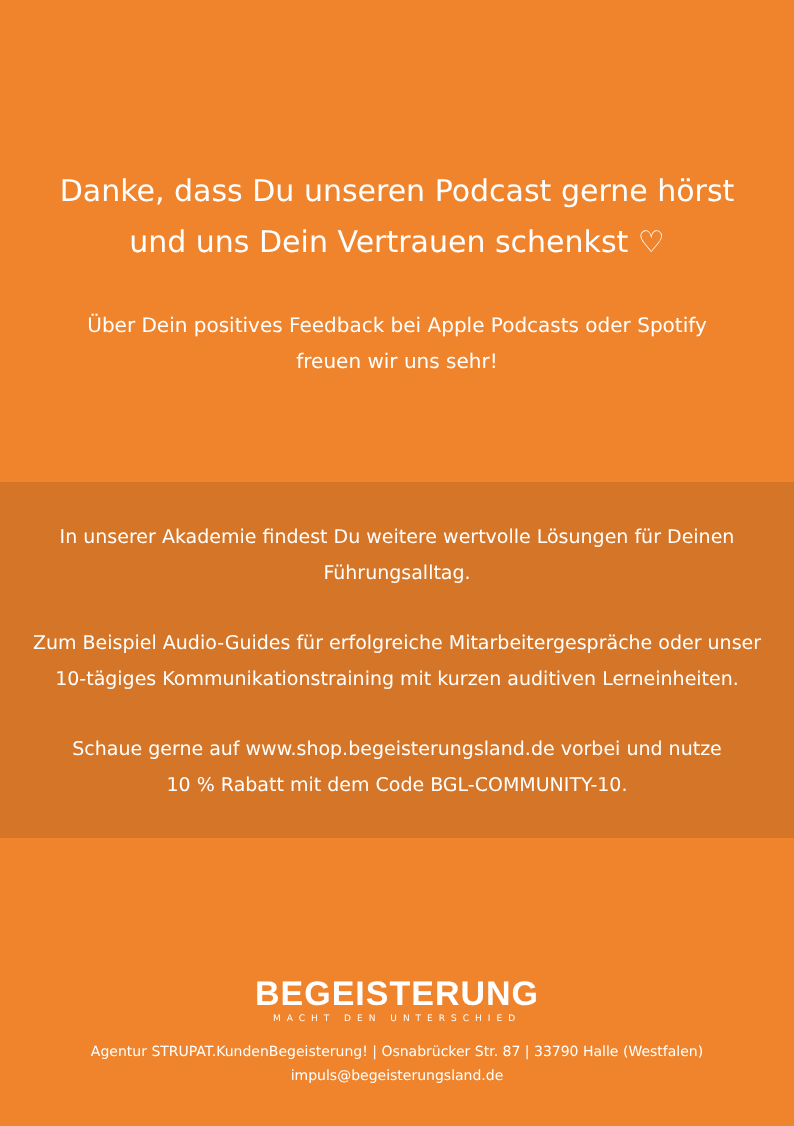Danke, dass Du unseren Podcast gerne hörst
und uns Dein Vertrauen schenkst ♡
Über Dein positives Feedback bei Apple Podcasts oder Spotify
freuen wir uns sehr!
In unserer Akademie findest Du weitere wertvolle Lösungen für Deinen
Führungsalltag.
Zum Beispiel Audio-Guides für erfolgreiche Mitarbeitergespräche oder unser
10-tägiges Kommunikationstraining mit kurzen auditiven Lerneinheiten.
Schaue gerne auf www.shop.begeisterungsland.de vorbei und nutze
10 % Rabatt mit dem Code BGL-COMMUNITY-10.
BEGEISTERUNG
MACHT DEN UNTERSCHIED
Agentur STRUPAT.KundenBegeisterung! | Osnabrücker Str. 87 | 33790 Halle (Westfalen)
impuls@begeisterungsland.de